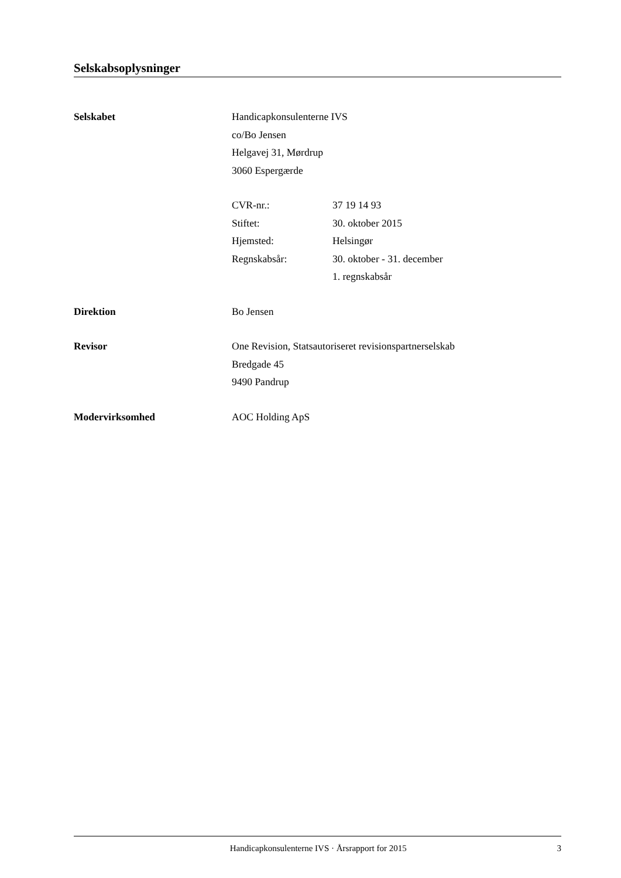Selskabsoplysninger
Selskabet Handicapkonsulenterne IVS
co/Bo Jensen
Helgavej 31, Mørdrup
3060 Espergærde
CVR-nr.: 37 19 14 93
Stiftet: 30. oktober 2015
Hjemsted: Helsingør
Regnskabsår: 30. oktober - 31. december
1. regnskabsår
Direktion Bo Jensen
Revisor One Revision, Statsautoriseret revisionspartnerselskab
Bredgade 45
9490 Pandrup
Modervirksomhed AOC Holding ApS
Handicapkonsulenterne IVS · Årsrapport for 2015
3